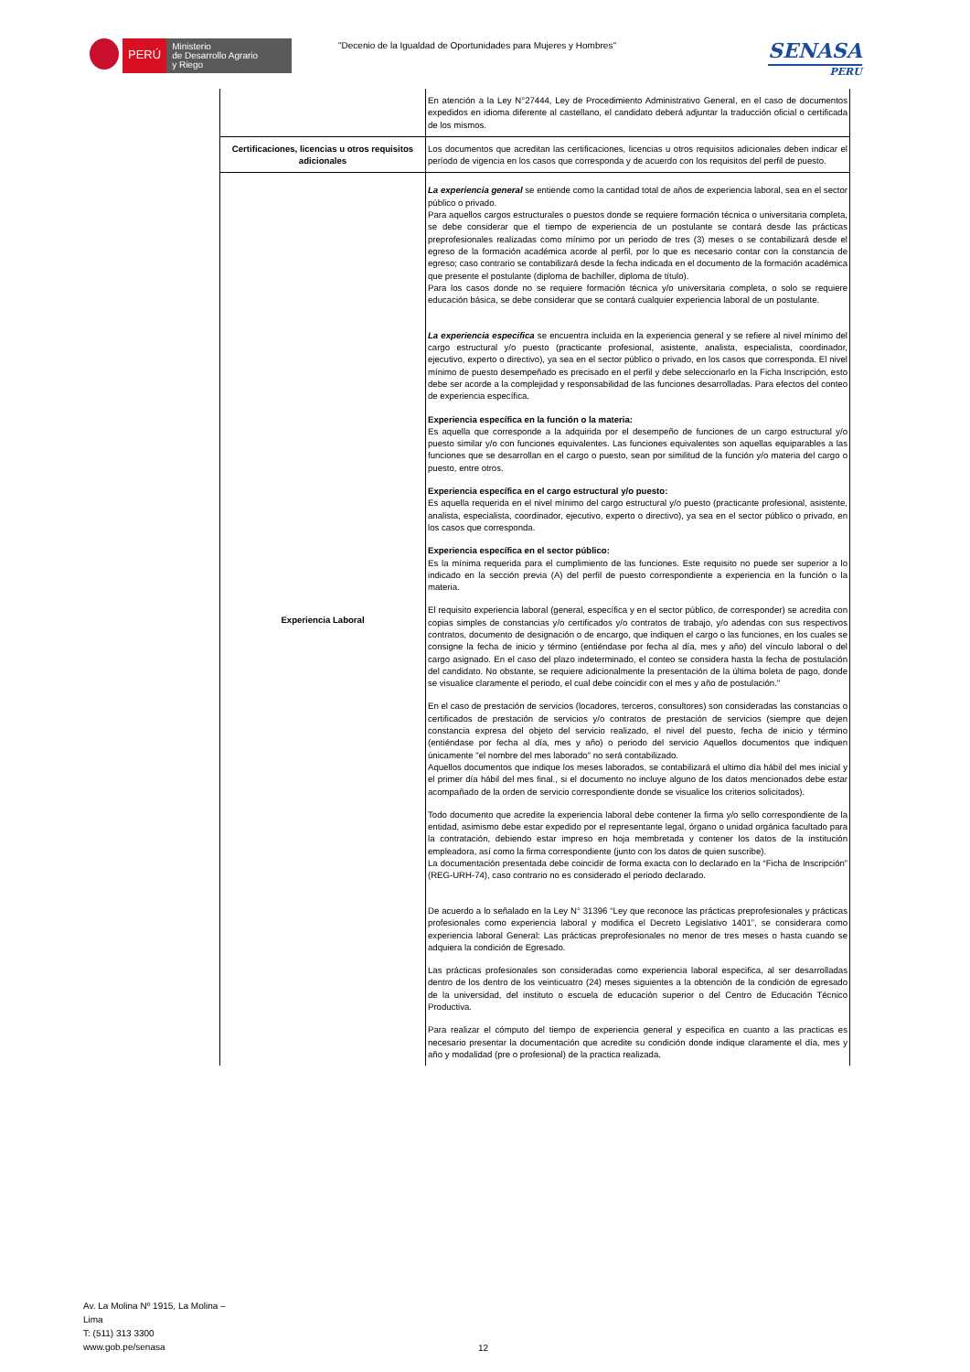PERÚ
Ministerio
de Desarrollo Agrario
y Riego
"Decenio de la Igualdad de Oportunidades para Mujeres y Hombres"
SENASA
PERU
| | En atención a la Ley N°27444, Ley de Procedimiento Administrativo General, en el caso de documentos expedidos en idioma diferente al castellano, el candidato deberá adjuntar la traducción oficial o certificada de los mismos. |
| Certificaciones, licencias u otros requisitos adicionales | Los documentos que acreditan las certificaciones, licencias u otros requisitos adicionales deben indicar el período de vigencia en los casos que corresponda y de acuerdo con los requisitos del perfil de puesto. |
| Experiencia Laboral | La experiencia general se entiende como la cantidad total de años de experiencia laboral, sea en el sector público o privado. Para aquellos cargos estructurales o puestos donde se requiere formación técnica o universitaria completa, se debe considerar que el tiempo de experiencia de un postulante se contará desde las prácticas preprofesionales realizadas como mínimo por un periodo de tres (3) meses o se contabilizará desde el egreso de la formación académica acorde al perfil, por lo que es necesario contar con la constancia de egreso; caso contrario se contabilizará desde la fecha indicada en el documento de la formación académica que presente el postulante (diploma de bachiller, diploma de título). Para los casos donde no se requiere formación técnica y/o universitaria completa, o solo se requiere educación básica, se debe considerar que se contará cualquier experiencia laboral de un postulante. La experiencia especifica se encuentra incluida en la experiencia general y se refiere al nivel mínimo del cargo estructural y/o puesto (practicante profesional, asistente, analista, especialista, coordinador, ejecutivo, experto o directivo), ya sea en el sector público o privado, en los casos que corresponda. El nivel mínimo de puesto desempeñado es precisado en el perfil y debe seleccionarlo en la Ficha Inscripción, esto debe ser acorde a la complejidad y responsabilidad de las funciones desarrolladas. Para efectos del conteo de experiencia específica. Experiencia específica en la función o la materia: Es aquella que corresponde a la adquirida por el desempeño de funciones de un cargo estructural y/o puesto similar y/o con funciones equivalentes. Las funciones equivalentes son aquellas equiparables a las funciones que se desarrollan en el cargo o puesto, sean por similitud de la función y/o materia del cargo o puesto, entre otros. Experiencia específica en el cargo estructural y/o puesto: Es aquella requerida en el nivel mínimo del cargo estructural y/o puesto (practicante profesional, asistente, analista, especialista, coordinador, ejecutivo, experto o directivo), ya sea en el sector público o privado, en los casos que corresponda. Experiencia específica en el sector público: Es la mínima requerida para el cumplimiento de las funciones. Este requisito no puede ser superior a lo indicado en la sección previa (A) del perfil de puesto correspondiente a experiencia en la función o la materia. El requisito experiencia laboral (general, específica y en el sector público, de corresponder) se acredita con copias simples de constancias y/o certificados y/o contratos de trabajo, y/o adendas con sus respectivos contratos, documento de designación o de encargo, que indiquen el cargo o las funciones, en los cuales se consigne la fecha de inicio y término (entiéndase por fecha al día, mes y año) del vínculo laboral o del cargo asignado. En el caso del plazo indeterminado, el conteo se considera hasta la fecha de postulación del candidato. No obstante, se requiere adicionalmente la presentación de la última boleta de pago, donde se visualice claramente el periodo, el cual debe coincidir con el mes y año de postulación." En el caso de prestación de servicios (locadores, terceros, consultores) son consideradas las constancias o certificados de prestación de servicios y/o contratos de prestación de servicios (siempre que dejen constancia expresa del objeto del servicio realizado, el nivel del puesto, fecha de inicio y término (entiéndase por fecha al día, mes y año) o periodo del servicio Aquellos documentos que indiquen únicamente "el nombre del mes laborado" no será contabilizado. Aquellos documentos que indique los meses laborados, se contabilizará el ultimo día hábil del mes inicial y el primer día hábil del mes final., si el documento no incluye alguno de los datos mencionados debe estar acompañado de la orden de servicio correspondiente donde se visualice los criterios solicitados). Todo documento que acredite la experiencia laboral debe contener la firma y/o sello correspondiente de la entidad, asimismo debe estar expedido por el representante legal, órgano o unidad orgánica facultado para la contratación, debiendo estar impreso en hoja membretada y contener los datos de la institución empleadora, así como la firma correspondiente (junto con los datos de quien suscribe). La documentación presentada debe coincidir de forma exacta con lo declarado en la “Ficha de Inscripción” (REG-URH-74), caso contrario no es considerado el periodo declarado. De acuerdo a lo señalado en la Ley N° 31396 “Ley que reconoce las prácticas preprofesionales y prácticas profesionales como experiencia laboral y modifica el Decreto Legislativo 1401”, se considerara como experiencia laboral General: Las prácticas preprofesionales no menor de tres meses o hasta cuando se adquiera la condición de Egresado. Las prácticas profesionales son consideradas como experiencia laboral especifica, al ser desarrolladas dentro de los dentro de los veinticuatro (24) meses siguientes a la obtención de la condición de egresado de la universidad, del instituto o escuela de educación superior o del Centro de Educación Técnico Productiva. Para realizar el cómputo del tiempo de experiencia general y especifica en cuanto a las practicas es necesario presentar la documentación que acredite su condición donde indique claramente el día, mes y año y modalidad (pre o profesional) de la practica realizada. |
Av. La Molina Nº 1915, La Molina –
Lima
T: (511) 313 3300
www.gob.pe/senasa
12